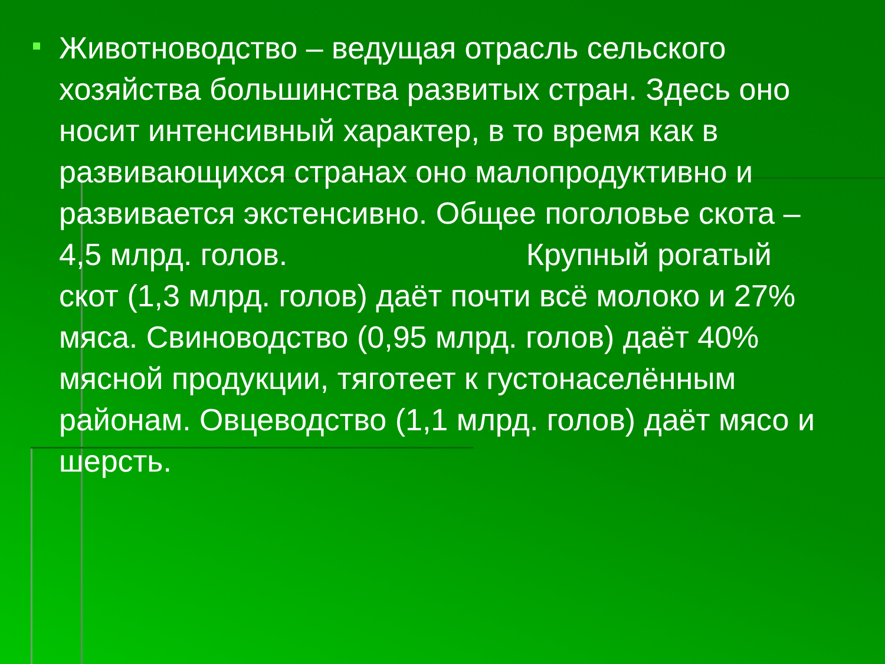Животноводство – ведущая отрасль сельского хозяйства большинства развитых стран. Здесь оно носит интенсивный характер, в то время как в развивающихся странах оно малопродуктивно и развивается экстенсивно. Общее поголовье скота – 4,5 млрд. голов. Крупный рогатый скот (1,3 млрд. голов) даёт почти всё молоко и 27% мяса. Свиноводство (0,95 млрд. голов) даёт 40% мясной продукции, тяготеет к густонаселённым районам. Овцеводство (1,1 млрд. голов) даёт мясо и шерсть.